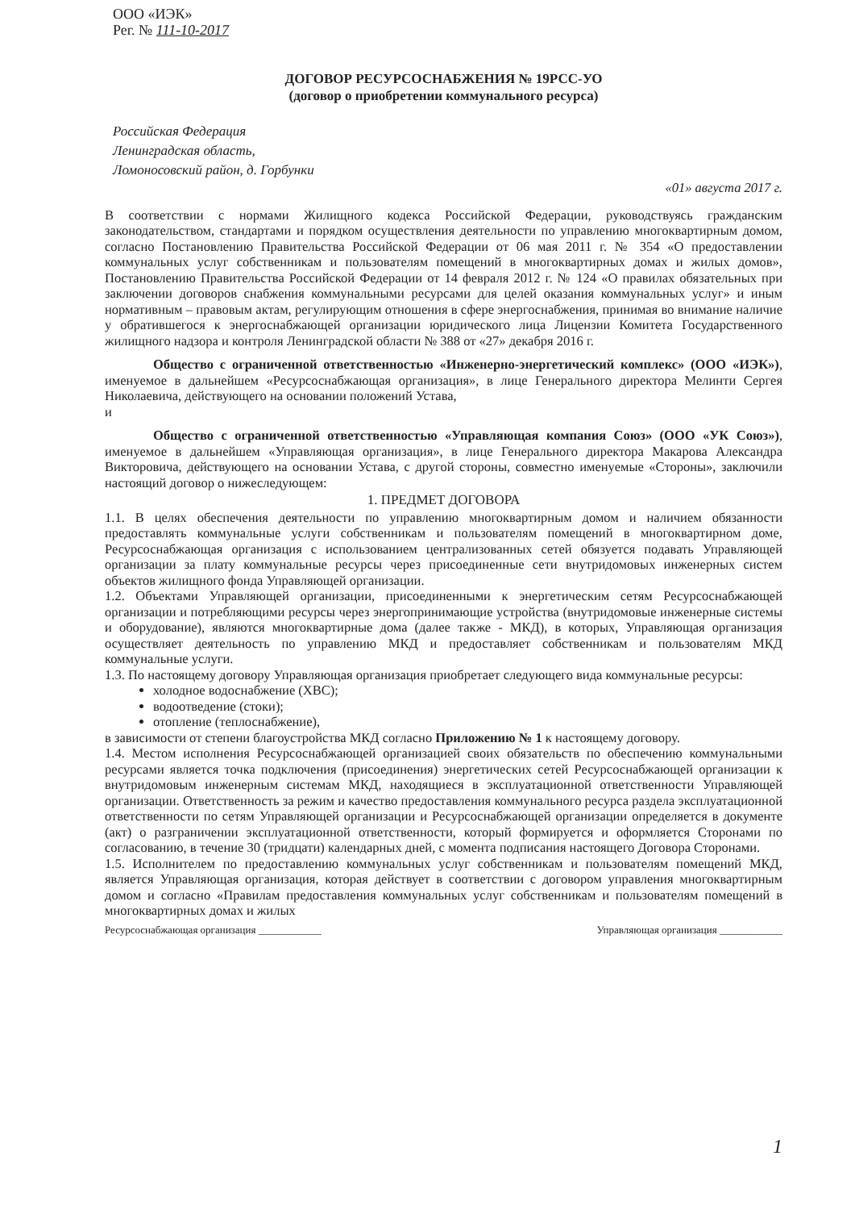ООО «ИЭК»
Рег. № 111-10-2017
ДОГОВОР РЕСУРСОСНАБЖЕНИЯ № 19РСС-УО
(договор о приобретении коммунального ресурса)
Российская Федерация
Ленинградская область,
Ломоносовский район, д. Горбунки
«01» августа 2017 г.
В соответствии с нормами Жилищного кодекса Российской Федерации, руководствуясь гражданским законодательством, стандартами и порядком осуществления деятельности по управлению многоквартирным домом, согласно Постановлению Правительства Российской Федерации от 06 мая 2011 г. № 354 «О предоставлении коммунальных услуг собственникам и пользователям помещений в многоквартирных домах и жилых домов», Постановлению Правительства Российской Федерации от 14 февраля 2012 г. № 124 «О правилах обязательных при заключении договоров снабжения коммунальными ресурсами для целей оказания коммунальных услуг» и иным нормативным – правовым актам, регулирующим отношения в сфере энергоснабжения, принимая во внимание наличие у обратившегося к энергоснабжающей организации юридического лица Лицензии Комитета Государственного жилищного надзора и контроля Ленинградской области № 388 от «27» декабря 2016 г.
Общество с ограниченной ответственностью «Инженерно-энергетический комплекс» (ООО «ИЭК»), именуемое в дальнейшем «Ресурсоснабжающая организация», в лице Генерального директора Мелинти Сергея Николаевича, действующего на основании положений Устава,
и
Общество с ограниченной ответственностью «Управляющая компания Союз» (ООО «УК Союз»), именуемое в дальнейшем «Управляющая организация», в лице Генерального директора Макарова Александра Викторовича, действующего на основании Устава, с другой стороны, совместно именуемые «Стороны», заключили настоящий договор о нижеследующем:
1. ПРЕДМЕТ ДОГОВОРА
1.1. В целях обеспечения деятельности по управлению многоквартирным домом и наличием обязанности предоставлять коммунальные услуги собственникам и пользователям помещений в многоквартирном доме, Ресурсоснабжающая организация с использованием централизованных сетей обязуется подавать Управляющей организации за плату коммунальные ресурсы через присоединенные сети внутридомовых инженерных систем объектов жилищного фонда Управляющей организации.
1.2. Объектами Управляющей организации, присоединенными к энергетическим сетям Ресурсоснабжающей организации и потребляющими ресурсы через энергопринимающие устройства (внутридомовые инженерные системы и оборудование), являются многоквартирные дома (далее также - МКД), в которых, Управляющая организация осуществляет деятельность по управлению МКД и предоставляет собственникам и пользователям МКД коммунальные услуги.
1.3. По настоящему договору Управляющая организация приобретает следующего вида коммунальные ресурсы:
холодное водоснабжение (ХВС);
водоотведение (стоки);
отопление (теплоснабжение),
в зависимости от степени благоустройства МКД согласно Приложению № 1 к настоящему договору.
1.4. Местом исполнения Ресурсоснабжающей организацией своих обязательств по обеспечению коммунальными ресурсами является точка подключения (присоединения) энергетических сетей Ресурсоснабжающей организации к внутридомовым инженерным системам МКД, находящиеся в эксплуатационной ответственности Управляющей организации. Ответственность за режим и качество предоставления коммунального ресурса раздела эксплуатационной ответственности по сетям Управляющей организации и Ресурсоснабжающей организации определяется в документе (акт) о разграничении эксплуатационной ответственности, который формируется и оформляется Сторонами по согласованию, в течение 30 (тридцати) календарных дней, с момента подписания настоящего Договора Сторонами.
1.5. Исполнителем по предоставлению коммунальных услуг собственникам и пользователям помещений МКД, является Управляющая организация, которая действует в соответствии с договором управления многоквартирным домом и согласно «Правилам предоставления коммунальных услуг собственникам и пользователям помещений в многоквартирных домах и жилых
Ресурсоснабжающая организация ____________ Управляющая организация ____________
1